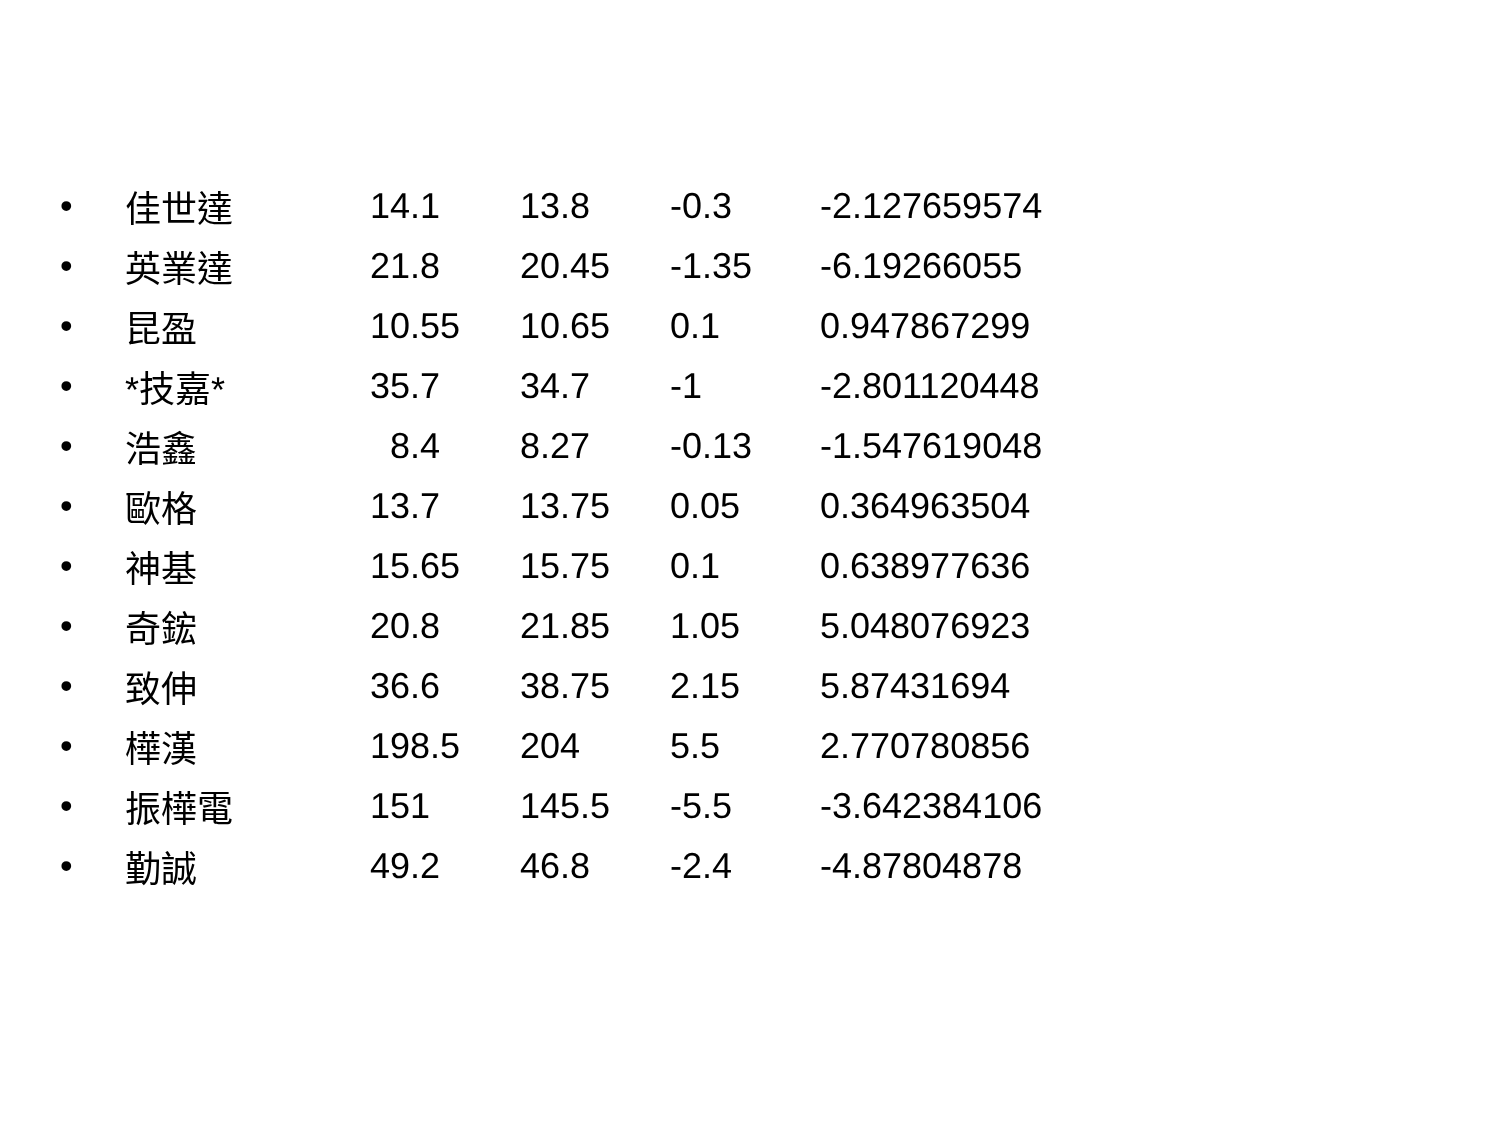| • | 佳世達 | 14.1 | 13.8 | -0.3 | -2.127659574 |
| • | 英業達 | 21.8 | 20.45 | -1.35 | -6.19266055 |
| • | 昆盈 | 10.55 | 10.65 | 0.1 | 0.947867299 |
| • | *技嘉* | 35.7 | 34.7 | -1 | -2.801120448 |
| • | 浩鑫 | 8.4 | 8.27 | -0.13 | -1.547619048 |
| • | 歐格 | 13.7 | 13.75 | 0.05 | 0.364963504 |
| • | 神基 | 15.65 | 15.75 | 0.1 | 0.638977636 |
| • | 奇鋐 | 20.8 | 21.85 | 1.05 | 5.048076923 |
| • | 致伸 | 36.6 | 38.75 | 2.15 | 5.87431694 |
| • | 樺漢 | 198.5 | 204 | 5.5 | 2.770780856 |
| • | 振樺電 | 151 | 145.5 | -5.5 | -3.642384106 |
| • | 勤誠 | 49.2 | 46.8 | -2.4 | -4.87804878 |